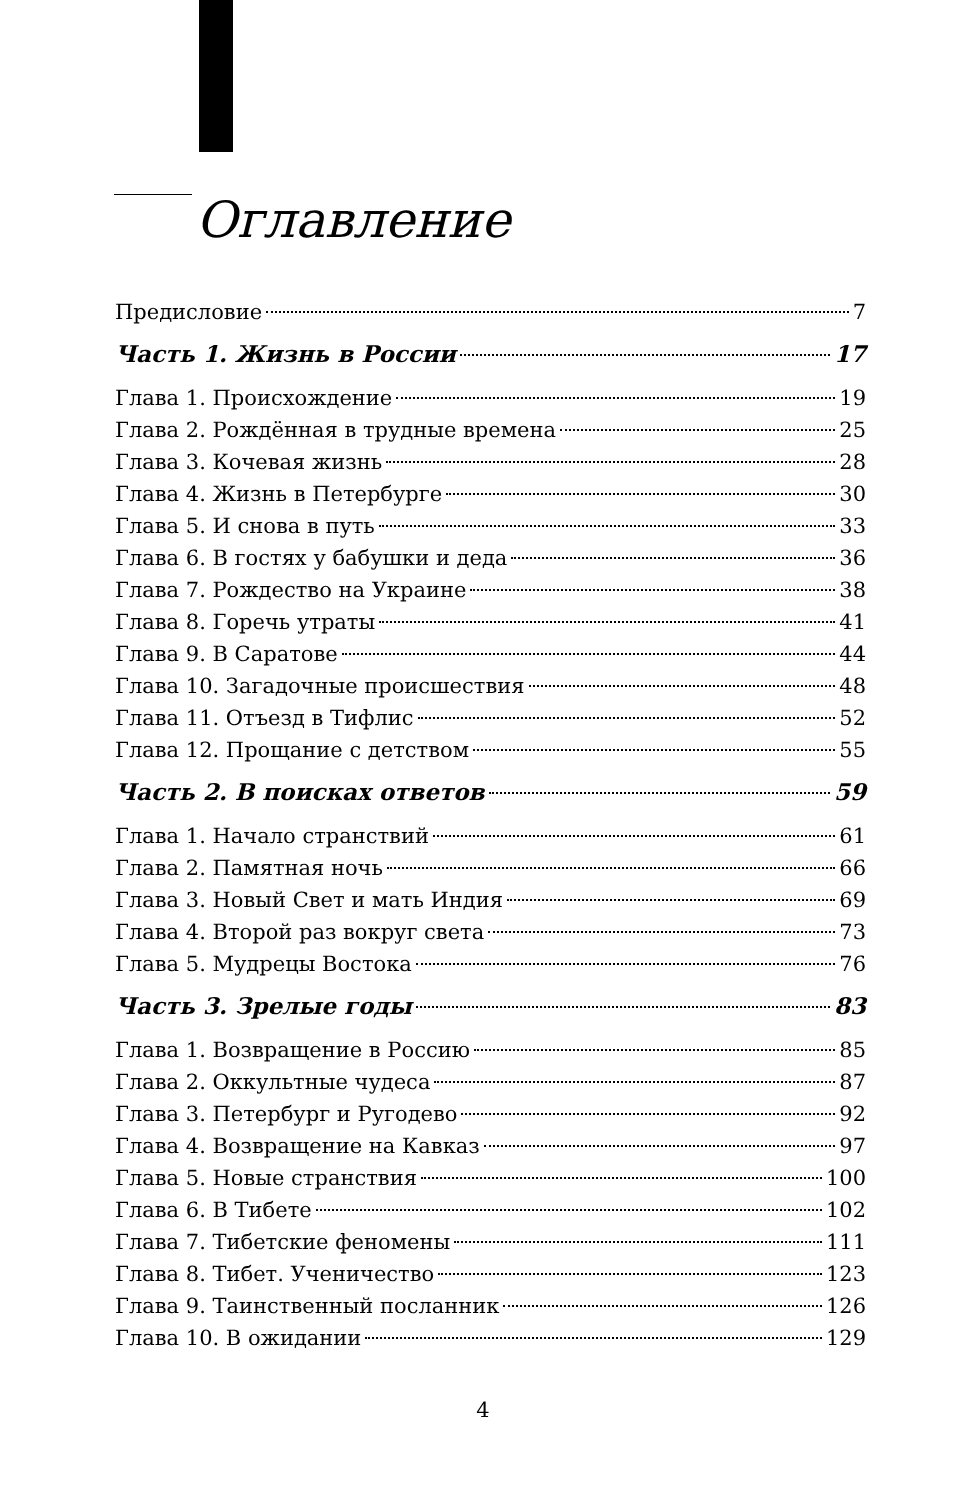Оглавление
Предисловие 7
Часть 1. Жизнь в России 17
Глава 1. Происхождение 19
Глава 2. Рождённая в трудные времена 25
Глава 3. Кочевая жизнь 28
Глава 4. Жизнь в Петербурге 30
Глава 5. И снова в путь 33
Глава 6. В гостях у бабушки и деда 36
Глава 7. Рождество на Украине 38
Глава 8. Горечь утраты 41
Глава 9. В Саратове 44
Глава 10. Загадочные происшествия 48
Глава 11. Отъезд в Тифлис 52
Глава 12. Прощание с детством 55
Часть 2. В поисках ответов 59
Глава 1. Начало странствий 61
Глава 2. Памятная ночь 66
Глава 3. Новый Свет и мать Индия 69
Глава 4. Второй раз вокруг света 73
Глава 5. Мудрецы Востока 76
Часть 3. Зрелые годы 83
Глава 1. Возвращение в Россию 85
Глава 2. Оккультные чудеса 87
Глава 3. Петербург и Ругодево 92
Глава 4. Возвращение на Кавказ 97
Глава 5. Новые странствия 100
Глава 6. В Тибете 102
Глава 7. Тибетские феномены 111
Глава 8. Тибет. Ученичество 123
Глава 9. Таинственный посланник 126
Глава 10. В ожидании 129
4